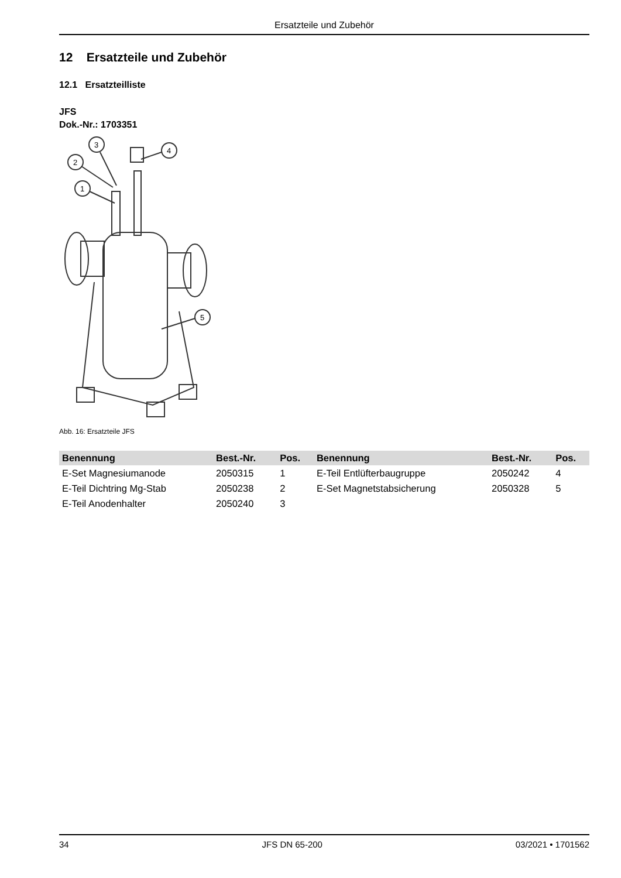Ersatzteile und Zubehör
12 Ersatzteile und Zubehör
12.1 Ersatzteilliste
JFS
Dok.-Nr.: 1703351
1
2
3
4
5
Abb. 16: Ersatzteile JFS
| Benennung | Best.-Nr. | Pos. | Benennung | Best.-Nr. | Pos. |
| --- | --- | --- | --- | --- | --- |
| E-Set Magnesiumanode | 2050315 | 1 | E-Teil Entlüfterbaugruppe | 2050242 | 4 |
| E-Teil Dichtring Mg-Stab | 2050238 | 2 | E-Set Magnetstabsicherung | 2050328 | 5 |
| E-Teil Anodenhalter | 2050240 | 3 | | | |
34 JFS DN 65-200 03/2021 • 1701562